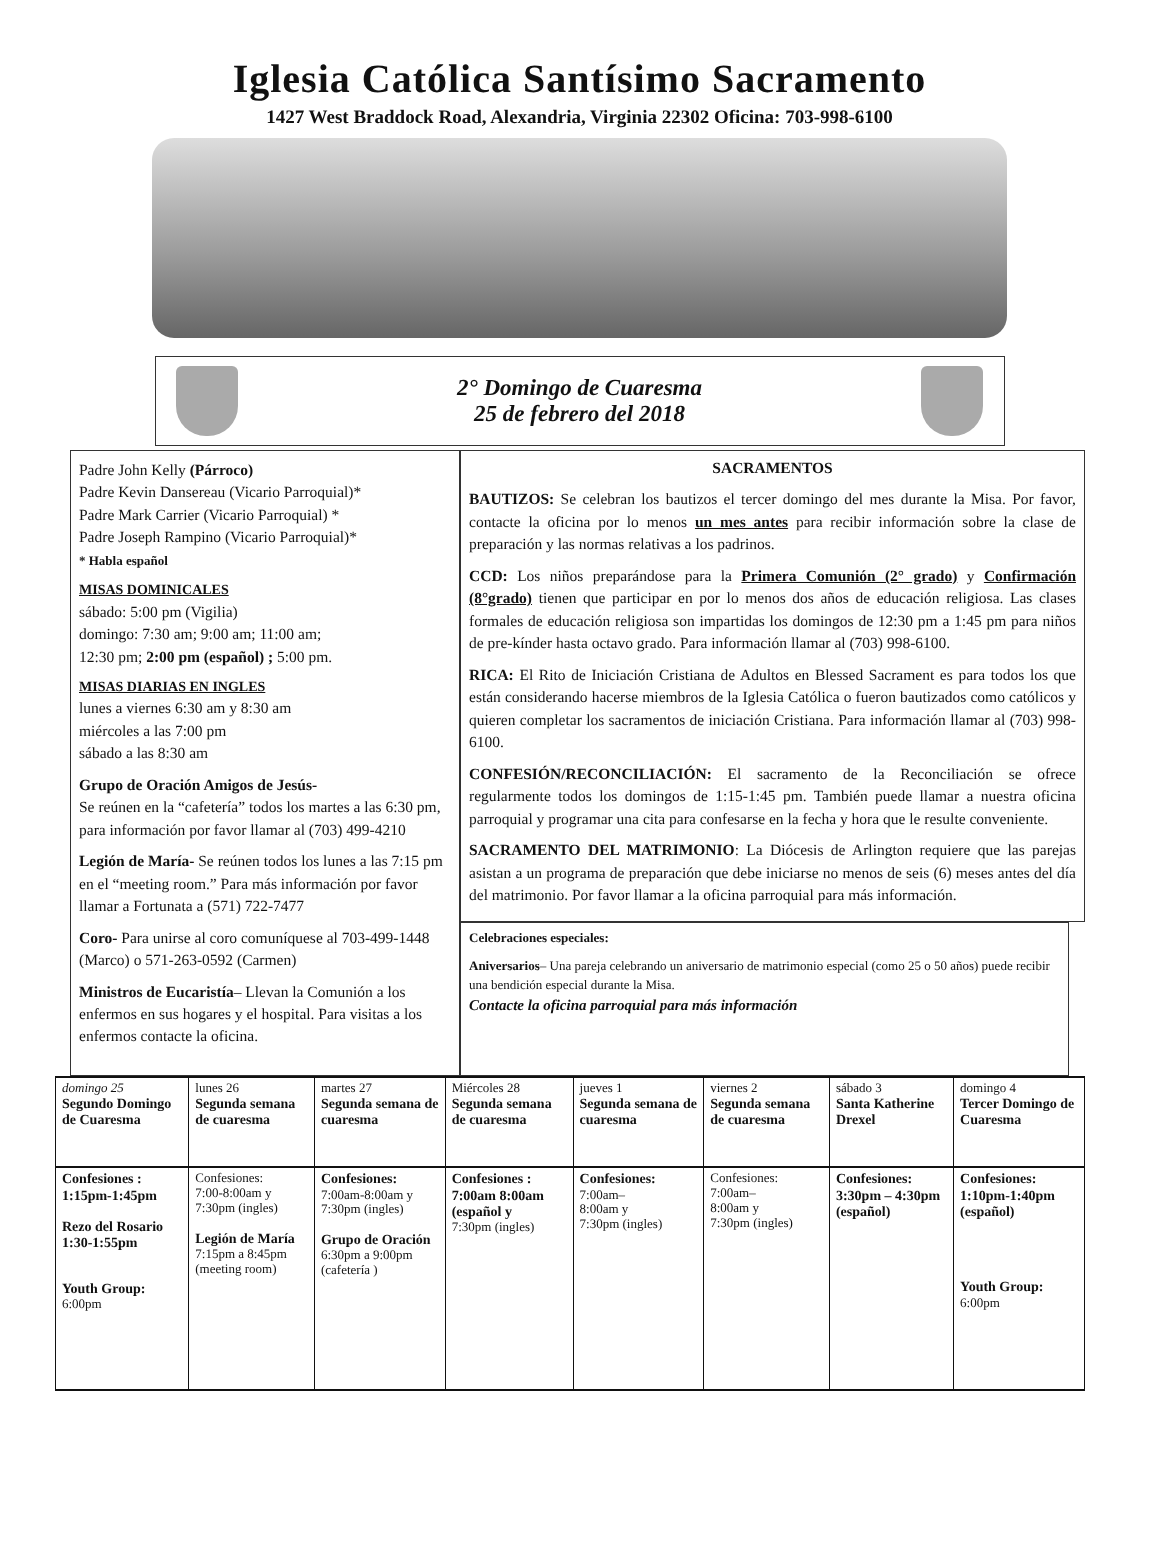Iglesia Católica Santísimo Sacramento
1427 West Braddock Road, Alexandria, Virginia 22302 Oficina: 703-998-6100
2° Domingo de Cuaresma
25 de febrero del 2018
Padre John Kelly (Párroco)
Padre Kevin Dansereau (Vicario Parroquial)*
Padre Mark Carrier (Vicario Parroquial) *
Padre Joseph Rampino (Vicario Parroquial)*
* Habla español
MISAS DOMINICALES
sábado: 5:00 pm (Vigilia)
domingo: 7:30 am; 9:00 am; 11:00 am;
12:30 pm; 2:00 pm (español) ; 5:00 pm.
MISAS DIARIAS EN INGLES
lunes a viernes 6:30 am y 8:30 am
miércoles a las 7:00 pm
sábado a las 8:30 am
Grupo de Oración Amigos de Jesús-
Se reúnen en la “cafetería” todos los martes a las 6:30 pm, para información por favor llamar al (703) 499-4210
Legión de María- Se reúnen todos los lunes a las 7:15 pm en el “meeting room.” Para más información por favor llamar a Fortunata a (571) 722-7477
Coro- Para unirse al coro comuníquese al 703-499-1448 (Marco) o 571-263-0592 (Carmen)
Ministros de Eucaristía– Llevan la Comunión a los enfermos en sus hogares y el hospital. Para visitas a los enfermos contacte la oficina.
SACRAMENTOS
BAUTIZOS: Se celebran los bautizos el tercer domingo del mes durante la Misa. Por favor, contacte la oficina por lo menos un mes antes para recibir información sobre la clase de preparación y las normas relativas a los padrinos.
CCD: Los niños preparándose para la Primera Comunión (2° grado) y Confirmación (8°grado) tienen que participar en por lo menos dos años de educación religiosa. Las clases formales de educación religiosa son impartidas los domingos de 12:30 pm a 1:45 pm para niños de pre-kínder hasta octavo grado. Para información llamar al (703) 998-6100.
RICA: El Rito de Iniciación Cristiana de Adultos en Blessed Sacrament es para todos los que están considerando hacerse miembros de la Iglesia Católica o fueron bautizados como católicos y quieren completar los sacramentos de iniciación Cristiana. Para información llamar al (703) 998-6100.
CONFESIÓN/RECONCILIACIÓN: El sacramento de la Reconciliación se ofrece regularmente todos los domingos de 1:15-1:45 pm. También puede llamar a nuestra oficina parroquial y programar una cita para confesarse en la fecha y hora que le resulte conveniente.
SACRAMENTO DEL MATRIMONIO: La Diócesis de Arlington requiere que las parejas asistan a un programa de preparación que debe iniciarse no menos de seis (6) meses antes del día del matrimonio. Por favor llamar a la oficina parroquial para más información.
Celebraciones especiales:
Aniversarios– Una pareja celebrando un aniversario de matrimonio especial (como 25 o 50 años) puede recibir una bendición especial durante la Misa.
Contacte la oficina parroquial para más información
| domingo 25 Segundo Domingo de Cuaresma | lunes 26 Segunda semana de cuaresma | martes 27 Segunda semana de cuaresma | Miércoles 28 Segunda semana de cuaresma | jueves 1 Segunda semana de cuaresma | viernes 2 Segunda semana de cuaresma | sábado 3 Santa Katherine Drexel | domingo 4 Tercer Domingo de Cuaresma |
| Confesiones : 1:15pm-1:45pm Rezo del Rosario 1:30-1:55pm Youth Group: 6:00pm | Confesiones: 7:00-8:00am y 7:30pm (ingles) Legión de María 7:15pm a 8:45pm (meeting room) | Confesiones: 7:00am-8:00am y 7:30pm (ingles) Grupo de Oración 6:30pm a 9:00pm (cafetería ) | Confesiones : 7:00am 8:00am (español y 7:30pm (ingles) | Confesiones: 7:00am– 8:00am y 7:30pm (ingles) | Confesiones: 7:00am– 8:00am y 7:30pm (ingles) | Confesiones: 3:30pm – 4:30pm (español) | Confesiones: 1:10pm-1:40pm (español) Youth Group: 6:00pm |